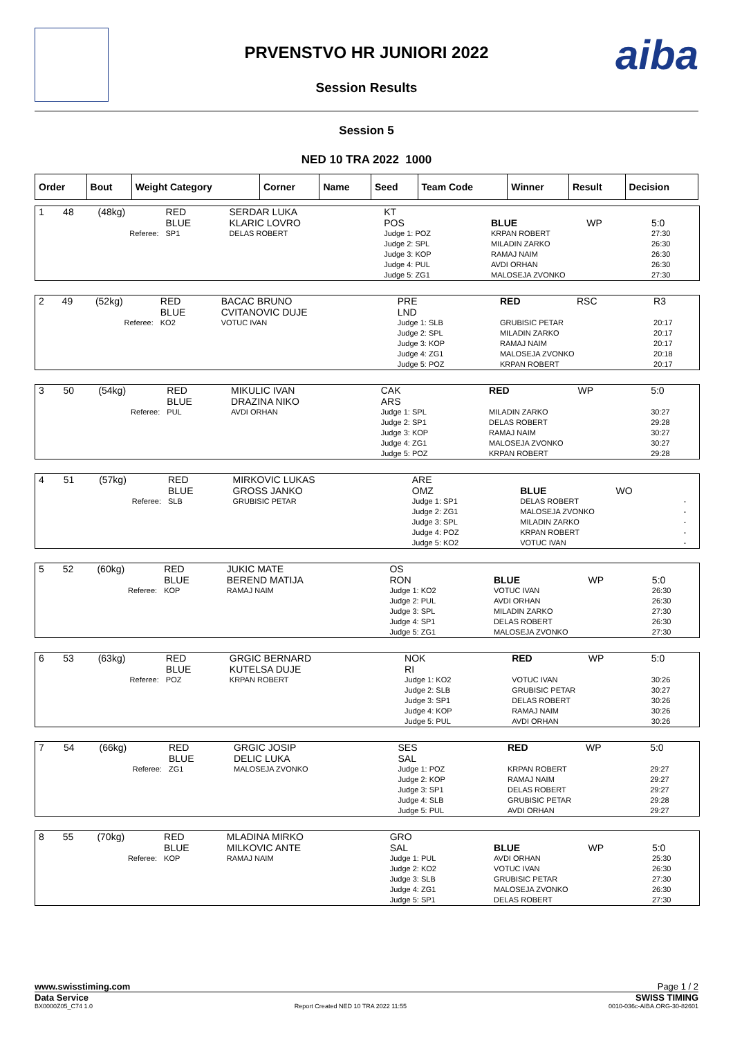aiba
PRVENSTVO HR JUNIORI 2022
Session Results
Session 5
NED 10 TRA 2022 1000
| Order | Bout | Weight Category | Corner | Name | Seed | Team Code | Winner | Result | Decision |
| --- | --- | --- | --- | --- | --- | --- | --- | --- | --- |
| 1 | 48 | (48kg) | RED BLUE | SERDAR LUKA KLARIC LOVRO | KT POS | BLUE | WP | 5:0 |
| Referee: | | | SP1 | DELAS ROBERT | Judge 1: POZ Judge 2: SPL Judge 3: KOP Judge 4: PUL Judge 5: ZG1 | KRPAN ROBERT MILADIN ZARKO RAMAJ NAIM AVDI ORHAN MALOSEJA ZVONKO | | 27:30 26:30 26:30 26:30 27:30 |
| 2 | 49 | (52kg) | RED BLUE | BACAC BRUNO CVITANOVIC DUJE | PRE LND | RED | RSC | R3 |
| Referee: | | | KO2 | VOTUC IVAN | Judge 1: SLB Judge 2: SPL Judge 3: KOP Judge 4: ZG1 Judge 5: POZ | GRUBISIC PETAR MILADIN ZARKO RAMAJ NAIM MALOSEJA ZVONKO KRPAN ROBERT | | 20:17 20:17 20:17 20:18 20:17 |
| 3 | 50 | (54kg) | RED BLUE | MIKULIC IVAN DRAZINA NIKO | CAK ARS | RED | WP | 5:0 |
| Referee: | | | PUL | AVDI ORHAN | Judge 1: SPL Judge 2: SP1 Judge 3: KOP Judge 4: ZG1 Judge 5: POZ | MILADIN ZARKO DELAS ROBERT RAMAJ NAIM MALOSEJA ZVONKO KRPAN ROBERT | | 30:27 29:28 30:27 30:27 29:28 |
| 4 | 51 | (57kg) | RED BLUE | MIRKOVIC LUKAS GROSS JANKO | ARE OMZ | BLUE | WO | |
| Referee: | | | SLB | GRUBISIC PETAR | Judge 1: SP1 Judge 2: ZG1 Judge 3: SPL Judge 4: POZ Judge 5: KO2 | DELAS ROBERT MALOSEJA ZVONKO MILADIN ZARKO KRPAN ROBERT VOTUC IVAN | | - - - - - |
| 5 | 52 | (60kg) | RED BLUE | JUKIC MATE BEREND MATIJA | OS RON | BLUE | WP | 5:0 |
| Referee: | | | KOP | RAMAJ NAIM | Judge 1: KO2 Judge 2: PUL Judge 3: SPL Judge 4: SP1 Judge 5: ZG1 | VOTUC IVAN AVDI ORHAN MILADIN ZARKO DELAS ROBERT MALOSEJA ZVONKO | | 26:30 26:30 27:30 26:30 27:30 |
| 6 | 53 | (63kg) | RED BLUE | GRGIC BERNARD KUTELSA DUJE | NOK RI | RED | WP | 5:0 |
| Referee: | | | POZ | KRPAN ROBERT | Judge 1: KO2 Judge 2: SLB Judge 3: SP1 Judge 4: KOP Judge 5: PUL | VOTUC IVAN GRUBISIC PETAR DELAS ROBERT RAMAJ NAIM AVDI ORHAN | | 30:26 30:27 30:26 30:26 30:26 |
| 7 | 54 | (66kg) | RED BLUE | GRGIC JOSIP DELIC LUKA | SES SAL | RED | WP | 5:0 |
| Referee: | | | ZG1 | MALOSEJA ZVONKO | Judge 1: POZ Judge 2: KOP Judge 3: SP1 Judge 4: SLB Judge 5: PUL | KRPAN ROBERT RAMAJ NAIM DELAS ROBERT GRUBISIC PETAR AVDI ORHAN | | 29:27 29:27 29:27 29:28 29:27 |
| 8 | 55 | (70kg) | RED BLUE | MLADINA MIRKO MILKOVIC ANTE | GRO SAL | BLUE | WP | 5:0 |
| Referee: | | | KOP | RAMAJ NAIM | Judge 1: PUL Judge 2: KO2 Judge 3: SLB Judge 4: ZG1 Judge 5: SP1 | AVDI ORHAN VOTUC IVAN GRUBISIC PETAR MALOSEJA ZVONKO DELAS ROBERT | | 25:30 26:30 27:30 26:30 27:30 |
www.swisstiming.com Page 1 / 2
Data Service SWISS TIMING
BX0000Z05_C74 1.0 Report Created NED 10 TRA 2022 11:55 0010-036c-AIBA.ORG-30-82601